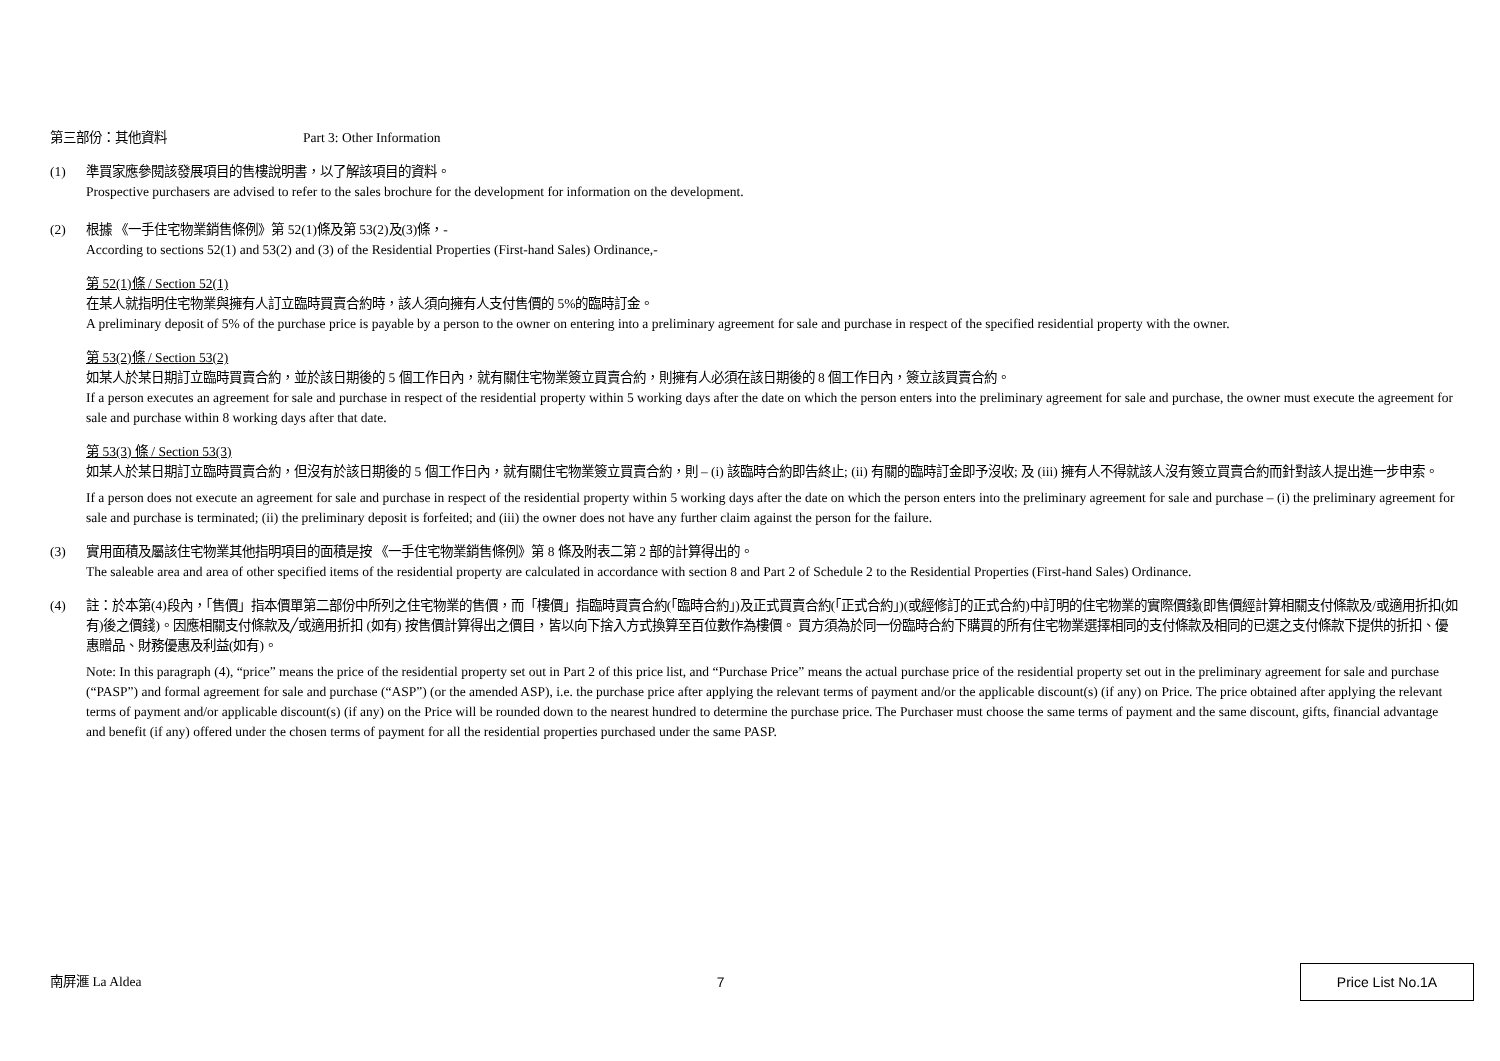第三部份：其他資料 Part 3: Other Information
(1) 準買家應參閱該發展項目的售樓說明書，以了解該項目的資料。
Prospective purchasers are advised to refer to the sales brochure for the development for information on the development.
(2) 根據 《一手住宅物業銷售條例》第 52(1)條及第 53(2)及(3)條，-
According to sections 52(1) and 53(2) and (3) of the Residential Properties (First-hand Sales) Ordinance,-
第 52(1)條 / Section 52(1)
在某人就指明住宅物業與擁有人訂立臨時買賣合約時，該人須向擁有人支付售價的 5%的臨時訂金。
A preliminary deposit of 5% of the purchase price is payable by a person to the owner on entering into a preliminary agreement for sale and purchase in respect of the specified residential property with the owner.
第 53(2)條 / Section 53(2)
如某人於某日期訂立臨時買賣合約，並於該日期後的 5 個工作日內，就有關住宅物業簽立買賣合約，則擁有人必須在該日期後的 8 個工作日內，簽立該買賣合約。
If a person executes an agreement for sale and purchase in respect of the residential property within 5 working days after the date on which the person enters into the preliminary agreement for sale and purchase, the owner must execute the agreement for sale and purchase within 8 working days after that date.
第 53(3) 條 / Section 53(3)
如某人於某日期訂立臨時買賣合約，但沒有於該日期後的 5 個工作日內，就有關住宅物業簽立買賣合約，則 – (i) 該臨時合約即告終止; (ii) 有關的臨時訂金即予沒收; 及 (iii) 擁有人不得就該人沒有簽立買賣合約而針對該人提出進一步申索。
If a person does not execute an agreement for sale and purchase in respect of the residential property within 5 working days after the date on which the person enters into the preliminary agreement for sale and purchase – (i) the preliminary agreement for sale and purchase is terminated; (ii) the preliminary deposit is forfeited; and (iii) the owner does not have any further claim against the person for the failure.
(3) 實用面積及屬該住宅物業其他指明項目的面積是按 《一手住宅物業銷售條例》第 8 條及附表二第 2 部的計算得出的。
The saleable area and area of other specified items of the residential property are calculated in accordance with section 8 and Part 2 of Schedule 2 to the Residential Properties (First-hand Sales) Ordinance.
(4) 註：於本第(4)段內，「售價」指本價單第二部份中所列之住宅物業的售價，而「樓價」指臨時買賣合約(「臨時合約」)及正式買賣合約(「正式合約」)(或經修訂的正式合約)中訂明的住宅物業的實際價錢(即售價經計算相關支付條款及/或適用折扣(如有)後之價錢)。因應相關支付條款及╱或適用折扣 (如有) 按售價計算得出之價目，皆以向下捨入方式換算至百位數作為樓價。 買方須為於同一份臨時合約下購買的所有住宅物業選擇相同的支付條款及相同的已選之支付條款下提供的折扣、優惠贈品、財務優惠及利益(如有)。
Note: In this paragraph (4), “price” means the price of the residential property set out in Part 2 of this price list, and “Purchase Price” means the actual purchase price of the residential property set out in the preliminary agreement for sale and purchase (“PASP”) and formal agreement for sale and purchase (“ASP”) (or the amended ASP), i.e. the purchase price after applying the relevant terms of payment and/or the applicable discount(s) (if any) on Price. The price obtained after applying the relevant terms of payment and/or applicable discount(s) (if any) on the Price will be rounded down to the nearest hundred to determine the purchase price. The Purchaser must choose the same terms of payment and the same discount, gifts, financial advantage and benefit (if any) offered under the chosen terms of payment for all the residential properties purchased under the same PASP.
南屏滙 La Aldea 7
Price List No.1A